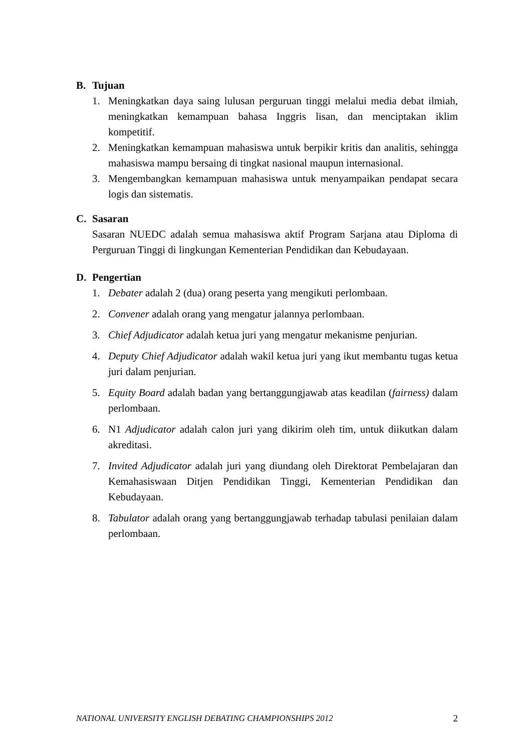B. Tujuan
1. Meningkatkan daya saing lulusan perguruan tinggi melalui media debat ilmiah, meningkatkan kemampuan bahasa Inggris lisan, dan menciptakan iklim kompetitif.
2. Meningkatkan kemampuan mahasiswa untuk berpikir kritis dan analitis, sehingga mahasiswa mampu bersaing di tingkat nasional maupun internasional.
3. Mengembangkan kemampuan mahasiswa untuk menyampaikan pendapat secara logis dan sistematis.
C. Sasaran
Sasaran NUEDC adalah semua mahasiswa aktif Program Sarjana atau Diploma di Perguruan Tinggi di lingkungan Kementerian Pendidikan dan Kebudayaan.
D. Pengertian
1. Debater adalah 2 (dua) orang peserta yang mengikuti perlombaan.
2. Convener adalah orang yang mengatur jalannya perlombaan.
3. Chief Adjudicator adalah ketua juri yang mengatur mekanisme penjurian.
4. Deputy Chief Adjudicator adalah wakil ketua juri yang ikut membantu tugas ketua juri dalam penjurian.
5. Equity Board adalah badan yang bertanggungjawab atas keadilan (fairness) dalam perlombaan.
6. N1 Adjudicator adalah calon juri yang dikirim oleh tim, untuk diikutkan dalam akreditasi.
7. Invited Adjudicator adalah juri yang diundang oleh Direktorat Pembelajaran dan Kemahasiswaan Ditjen Pendidikan Tinggi, Kementerian Pendidikan dan Kebudayaan.
8. Tabulator adalah orang yang bertanggungjawab terhadap tabulasi penilaian dalam perlombaan.
NATIONAL UNIVERSITY ENGLISH DEBATING CHAMPIONSHIPS 2012 2